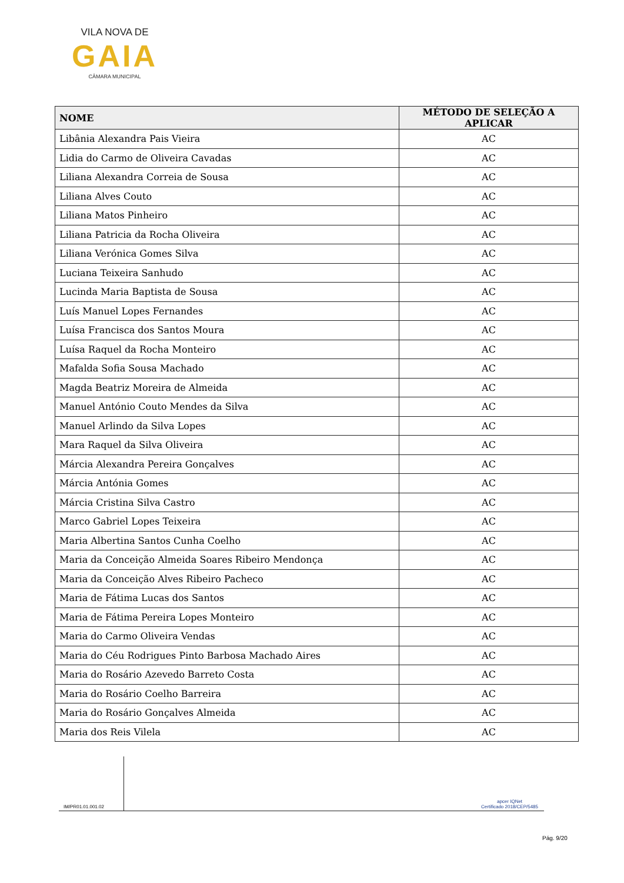VILA NOVA DE
GAIA
CÂMARA MUNICIPAL
| NOME | MÉTODO DE SELEÇÃO A APLICAR |
| --- | --- |
| Libânia Alexandra Pais Vieira | AC |
| Lidia do Carmo de Oliveira Cavadas | AC |
| Liliana Alexandra Correia de Sousa | AC |
| Liliana Alves Couto | AC |
| Liliana Matos Pinheiro | AC |
| Liliana Patricia da Rocha Oliveira | AC |
| Liliana Verónica Gomes Silva | AC |
| Luciana Teixeira Sanhudo | AC |
| Lucinda Maria Baptista de Sousa | AC |
| Luís Manuel Lopes Fernandes | AC |
| Luísa Francisca dos Santos Moura | AC |
| Luísa Raquel da Rocha Monteiro | AC |
| Mafalda Sofia Sousa Machado | AC |
| Magda Beatriz Moreira de Almeida | AC |
| Manuel António Couto Mendes da Silva | AC |
| Manuel Arlindo da Silva Lopes | AC |
| Mara Raquel da Silva Oliveira | AC |
| Márcia Alexandra Pereira Gonçalves | AC |
| Márcia Antónia Gomes | AC |
| Márcia Cristina Silva Castro | AC |
| Marco Gabriel Lopes Teixeira | AC |
| Maria Albertina Santos Cunha Coelho | AC |
| Maria da Conceição Almeida Soares Ribeiro Mendonça | AC |
| Maria da Conceição Alves Ribeiro Pacheco | AC |
| Maria de Fátima Lucas dos Santos | AC |
| Maria de Fátima Pereira Lopes Monteiro | AC |
| Maria do Carmo Oliveira Vendas | AC |
| Maria do Céu Rodrigues Pinto Barbosa Machado Aires | AC |
| Maria do Rosário Azevedo Barreto Costa | AC |
| Maria do Rosário Coelho Barreira | AC |
| Maria do Rosário Gonçalves Almeida | AC |
| Maria dos Reis Vilela | AC |
IM/PR01.01.001.02
apcer IQNet
Certificado 2018/CEP/5485
Pág. 9/20